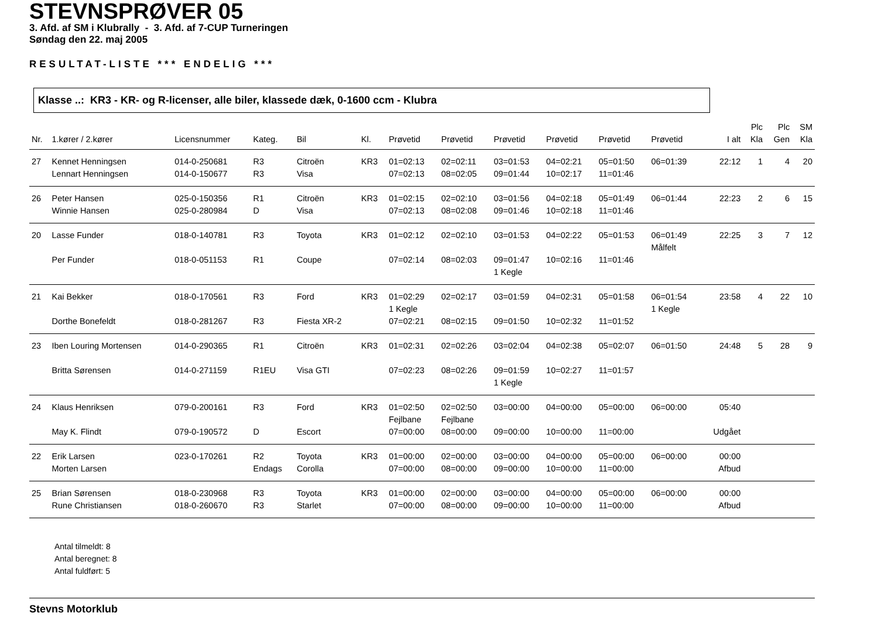STEVNSPRØVER 05
3. Afd. af SM i Klubrally - 3. Afd. af 7-CUP Turneringen
Søndag den 22. maj 2005
RESULTAT-LISTE *** ENDELIG ***
Klasse ..: KR3 - KR- og R-licenser, alle biler, klassede dæk, 0-1600 ccm - Klubra
| Nr. | 1.kører / 2.kører | Licensnummer | Kateg. | Bil | Kl. | Prøvetid | Prøvetid | Prøvetid | Prøvetid | Prøvetid | Prøvetid | I alt | Plc Kla | Plc Gen | SM Kla |
| --- | --- | --- | --- | --- | --- | --- | --- | --- | --- | --- | --- | --- | --- | --- | --- |
| 27 | Kennet Henningsen | 014-0-250681 | R3 | Citroën | KR3 | 01=02:13 | 02=02:11 | 03=01:53 | 04=02:21 | 05=01:50 | 06=01:39 | 22:12 | 1 | 4 | 20 |
| | Lennart Henningsen | 014-0-150677 | R3 | Visa | | 07=02:13 | 08=02:05 | 09=01:44 | 10=02:17 | 11=01:46 | | | | | |
| 26 | Peter Hansen | 025-0-150356 | R1 | Citroën | KR3 | 01=02:15 | 02=02:10 | 03=01:56 | 04=02:18 | 05=01:49 | 06=01:44 | 22:23 | 2 | 6 | 15 |
| | Winnie Hansen | 025-0-280984 | D | Visa | | 07=02:13 | 08=02:08 | 09=01:46 | 10=02:18 | 11=01:46 | | | | | |
| 20 | Lasse Funder | 018-0-140781 | R3 | Toyota | KR3 | 01=02:12 | 02=02:10 | 03=01:53 | 04=02:22 | 05=01:53 | 06=01:49 Målfelt | 22:25 | 3 | 7 | 12 |
| | Per Funder | 018-0-051153 | R1 | Coupe | | 07=02:14 | 08=02:03 | 09=01:47 1 Kegle | 10=02:16 | 11=01:46 | | | | | |
| 21 | Kai Bekker | 018-0-170561 | R3 | Ford | KR3 | 01=02:29 1 Kegle | 02=02:17 | 03=01:59 | 04=02:31 | 05=01:58 | 06=01:54 1 Kegle | 23:58 | 4 | 22 | 10 |
| | Dorthe Bonefeldt | 018-0-281267 | R3 | Fiesta XR-2 | | 07=02:21 | 08=02:15 | 09=01:50 | 10=02:32 | 11=01:52 | | | | | |
| 23 | Iben Louring Mortensen | 014-0-290365 | R1 | Citroën | KR3 | 01=02:31 | 02=02:26 | 03=02:04 | 04=02:38 | 05=02:07 | 06=01:50 | 24:48 | 5 | 28 | 9 |
| | Britta Sørensen | 014-0-271159 | R1EU | Visa GTI | | 07=02:23 | 08=02:26 | 09=01:59 1 Kegle | 10=02:27 | 11=01:57 | | | | | |
| 24 | Klaus Henriksen | 079-0-200161 | R3 | Ford | KR3 | 01=02:50 Fejlbane | 02=02:50 Fejlbane | 03=00:00 | 04=00:00 | 05=00:00 | 06=00:00 | 05:40 | | | |
| | May K. Flindt | 079-0-190572 | D | Escort | | 07=00:00 | 08=00:00 | 09=00:00 | 10=00:00 | 11=00:00 | | Udgået | | | |
| 22 | Erik Larsen | 023-0-170261 | R2 | Toyota | KR3 | 01=00:00 | 02=00:00 | 03=00:00 | 04=00:00 | 05=00:00 | 06=00:00 | 00:00 | | | |
| | Morten Larsen | | Endags | Corolla | | 07=00:00 | 08=00:00 | 09=00:00 | 10=00:00 | 11=00:00 | | Afbud | | | |
| 25 | Brian Sørensen | 018-0-230968 | R3 | Toyota | KR3 | 01=00:00 | 02=00:00 | 03=00:00 | 04=00:00 | 05=00:00 | 06=00:00 | 00:00 | | | |
| | Rune Christiansen | 018-0-260670 | R3 | Starlet | | 07=00:00 | 08=00:00 | 09=00:00 | 10=00:00 | 11=00:00 | | Afbud | | | |
Antal tilmeldt: 8
Antal beregnet: 8
Antal fuldført: 5
Stevns Motorklub